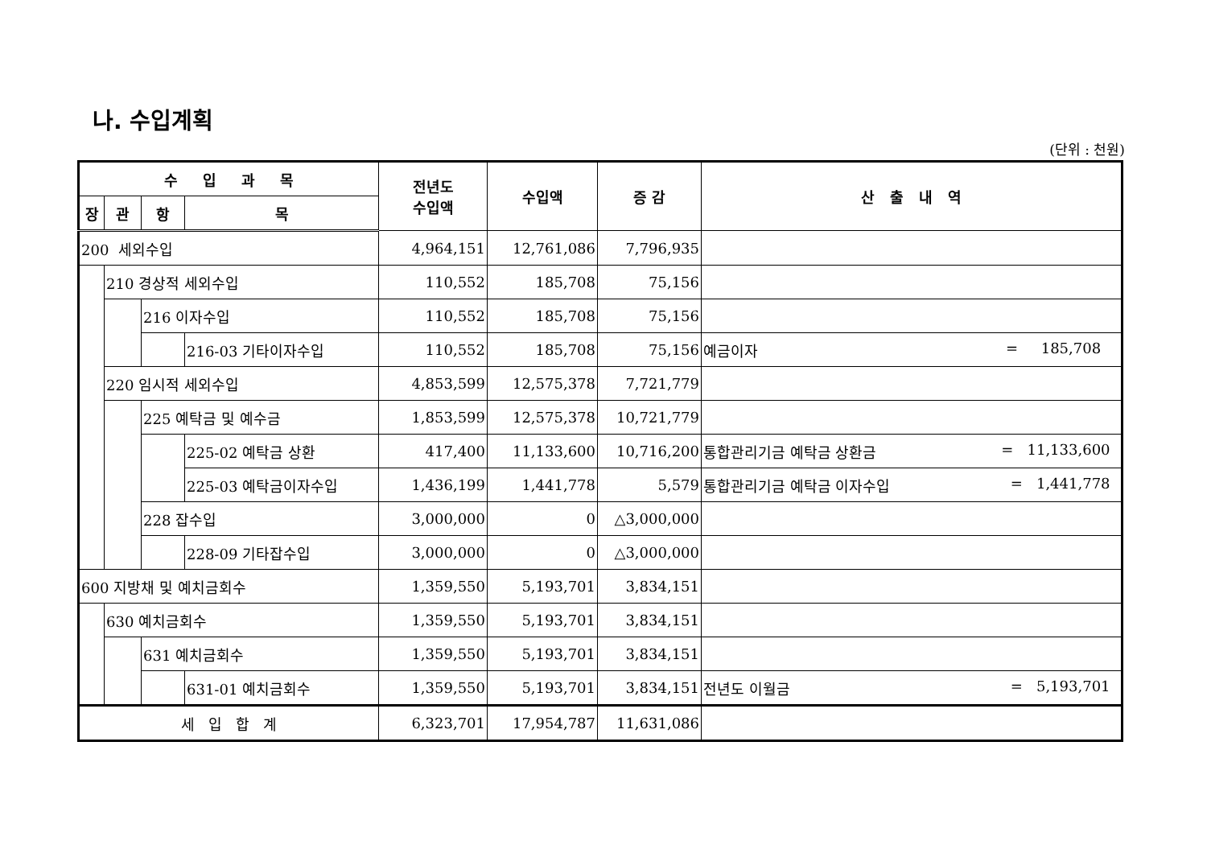나. 수입계획
(단위 : 천원)
| 수 입 과 목 | | | | 전년도 수입액 | 수입액 | 증 감 | 산 출 내 역 |
| --- | --- | --- | --- | --- | --- | --- | --- |
| 장 | 관 | 항 | 목 | | | | |
| 200 세외수입 | | | | 4,964,151 | 12,761,086 | 7,796,935 | |
| | 210 경상적 세외수입 | | | 110,552 | 185,708 | 75,156 | |
| | | 216 이자수입 | | 110,552 | 185,708 | 75,156 | |
| | | | 216-03 기타이자수입 | 110,552 | 185,708 | 75,156 | 예금이자 = 185,708 |
| | 220 임시적 세외수입 | | | 4,853,599 | 12,575,378 | 7,721,779 | |
| | | 225 예탁금 및 예수금 | | 1,853,599 | 12,575,378 | 10,721,779 | |
| | | | 225-02 예탁금 상환 | 417,400 | 11,133,600 | 10,716,200 | 통합관리기금 예탁금 상환금 = 11,133,600 |
| | | | 225-03 예탁금이자수입 | 1,436,199 | 1,441,778 | 5,579 | 통합관리기금 예탁금 이자수입 = 1,441,778 |
| | | 228 잡수입 | | 3,000,000 | 0 | △3,000,000 | |
| | | | 228-09 기타잡수입 | 3,000,000 | 0 | △3,000,000 | |
| 600 지방채 및 예치금회수 | | | | 1,359,550 | 5,193,701 | 3,834,151 | |
| | 630 예치금회수 | | | 1,359,550 | 5,193,701 | 3,834,151 | |
| | | 631 예치금회수 | | 1,359,550 | 5,193,701 | 3,834,151 | |
| | | | 631-01 예치금회수 | 1,359,550 | 5,193,701 | 3,834,151 | 전년도 이월금 = 5,193,701 |
| 세 입 합 계 | | | | 6,323,701 | 17,954,787 | 11,631,086 | |